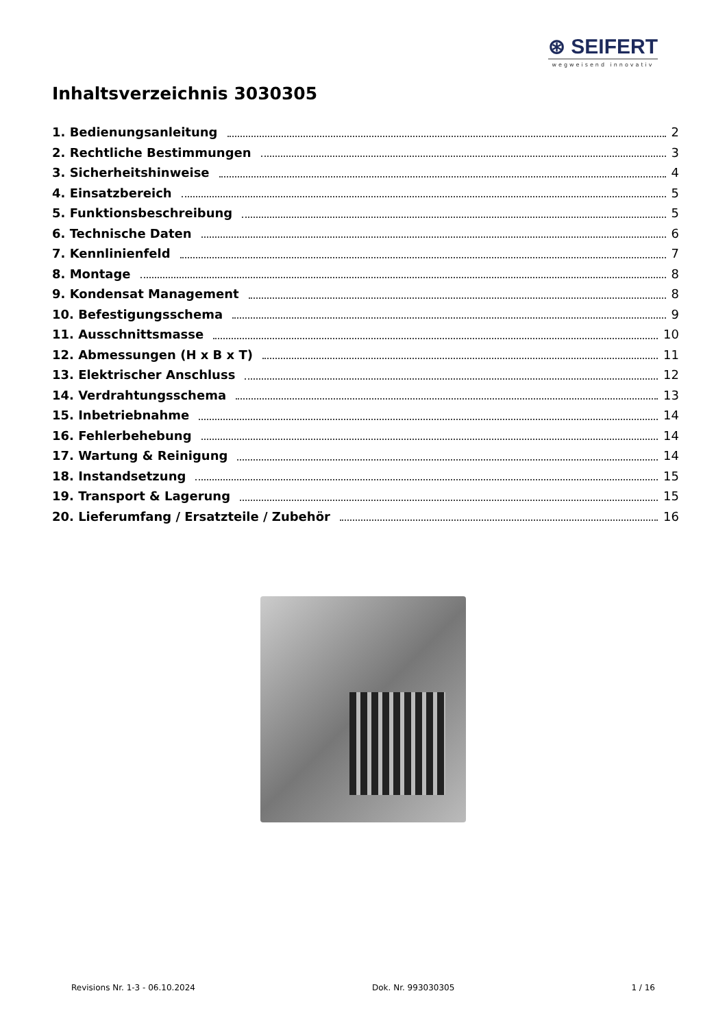⊛ SEIFERT
wegweisend innovativ
Inhaltsverzeichnis 3030305
1. Bedienungsanleitung 2
2. Rechtliche Bestimmungen 3
3. Sicherheitshinweise 4
4. Einsatzbereich 5
5. Funktionsbeschreibung 5
6. Technische Daten 6
7. Kennlinienfeld 7
8. Montage 8
9. Kondensat Management 8
10. Befestigungsschema 9
11. Ausschnittsmasse 10
12. Abmessungen (H x B x T) 11
13. Elektrischer Anschluss 12
14. Verdrahtungsschema 13
15. Inbetriebnahme 14
16. Fehlerbehebung 14
17. Wartung & Reinigung 14
18. Instandsetzung 15
19. Transport & Lagerung 15
20. Lieferumfang / Ersatzteile / Zubehör 16
Revisions Nr. 1-3 - 06.10.2024 Dok. Nr. 993030305 1 / 16